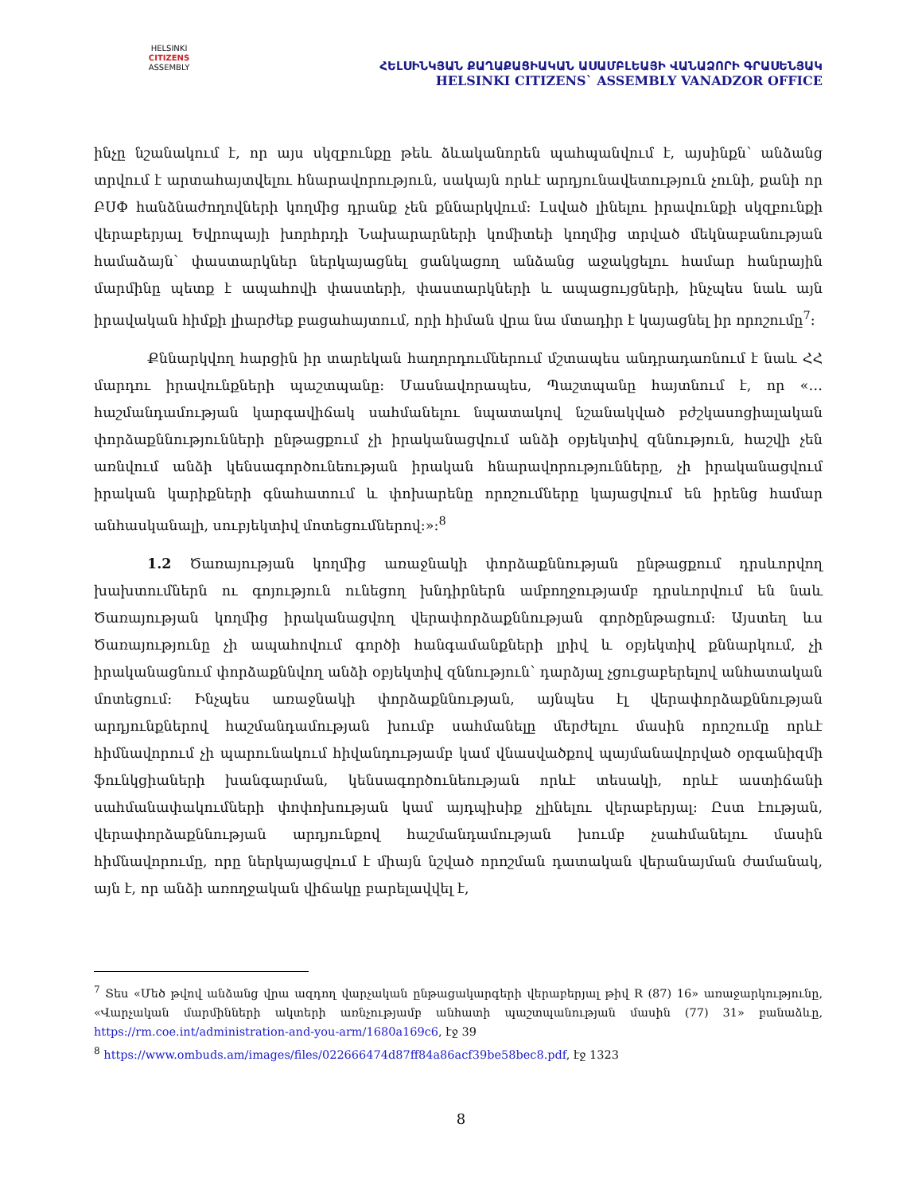HELSINKI
CITIZENS
ASSEMBLY
ՀԵԼՍԻՆԿՅԱՆ ՔԱՂԱՔԱՑԻԱԿԱՆ ԱՍԱՄԲԼԵԱՅԻ ՎԱՆԱՁՈՐԻ ԳՐԱՍԵՆՅԱԿ
HELSINKI CITIZENS` ASSEMBLY VANADZOR OFFICE
ինչը նշանակում է, որ այս սկզբունքը թեև ձևականորեն պահպանվում է, այսինքն՝ անձանց տրվում է արտահայտվելու հնարավորություն, սակայն որևէ արդյունավետություն չունի, քանի որ ԲՍՓ հանձնաժողովների կողմից դրանք չեն քննարկվում։ Լսված լինելու իրավունքի սկզբունքի վերաբերյալ Եվրոպայի խորհրդի Նախարարների կոմիտեի կողմից տրված մեկնաբանության համաձայն՝ փաստարկներ ներկայացնել ցանկացող անձանց աջակցելու համար հանրային մարմինը պետք է ապահովի փաստերի, փաստարկների և ապացույցների, ինչպես նաև այն իրավական հիմքի լիարժեք բացահայտում, որի հիման վրա նա մտադիր է կայացնել իր որոշումը<sup>7</sup>։
Քննարկվող հարցին իր տարեկան հաղորդումներում մշտապես անդրադառնում է նաև ՀՀ մարդու իրավունքների պաշտպանը։ Մասնավորապես, Պաշտպանը հայտնում է, որ «…հաշմանդամության կարգավիճակ սահմանելու նպատակով նշանակված բժշկասոցիալական փորձաքննությունների ընթացքում չի իրականացվում անձի օբյեկտիվ զննություն, հաշվի չեն առնվում անձի կենսագործունեության իրական հնարավորությունները, չի իրականացվում իրական կարիքների գնահատում և փոխարենը որոշումները կայացվում են իրենց համար անհասկանալի, սուբյեկտիվ մոտեցումներով։»։<sup>8</sup>
1.2 Ծառայության կողմից առաջնակի փորձաքննության ընթացքում դրսևորվող խախտումներն ու գոյություն ունեցող խնդիրներն ամբողջությամբ դրսևորվում են նաև Ծառայության կողմից իրականացվող վերափորձաքննության գործընթացում։ Այստեղ ևս Ծառայությունը չի ապահովում գործի հանգամանքների լրիվ և օբյեկտիվ քննարկում, չի իրականացնում փորձաքննվող անձի օբյեկտիվ զննություն՝ դարձյալ չցուցաբերելով անհատական մոտեցում։ Ինչպես առաջնակի փորձաքննության, այնպես էլ վերափորձաքննության արդյունքներով հաշմանդամության խումբ սահմանելը մերժելու մասին որոշումը որևէ հիմնավորում չի պարունակում հիվանդությամբ կամ վնասվածքով պայմանավորված օրգանիզմի ֆունկցիաների խանգարման, կենսագործունեության որևէ տեսակի, որևէ աստիճանի սահմանափակումների փոփոխության կամ այդպիսիք չլինելու վերաբերյալ։ Ըստ էության, վերափորձաքննության արդյունքով հաշմանդամության խումբ չսահմանելու մասին հիմնավորումը, որը ներկայացվում է միայն նշված որոշման դատական վերանայման ժամանակ, այն է, որ անձի առողջական վիճակը բարելավվել է,
<sup>7</sup> Տես «Մեծ թվով անձանց վրա ազդող վարչական ընթացակարգերի վերաբերյալ թիվ R (87) 16» առաջարկությունը, «Վարչական մարմինների ակտերի առնչությամբ անհատի պաշտպանության մասին (77) 31» բանաձևը, https://rm.coe.int/administration-and-you-arm/1680a169c6, էջ 39
<sup>8</sup> https://www.ombuds.am/images/files/022666474d87ff84a86acf39be58bec8.pdf, էջ 1323
8